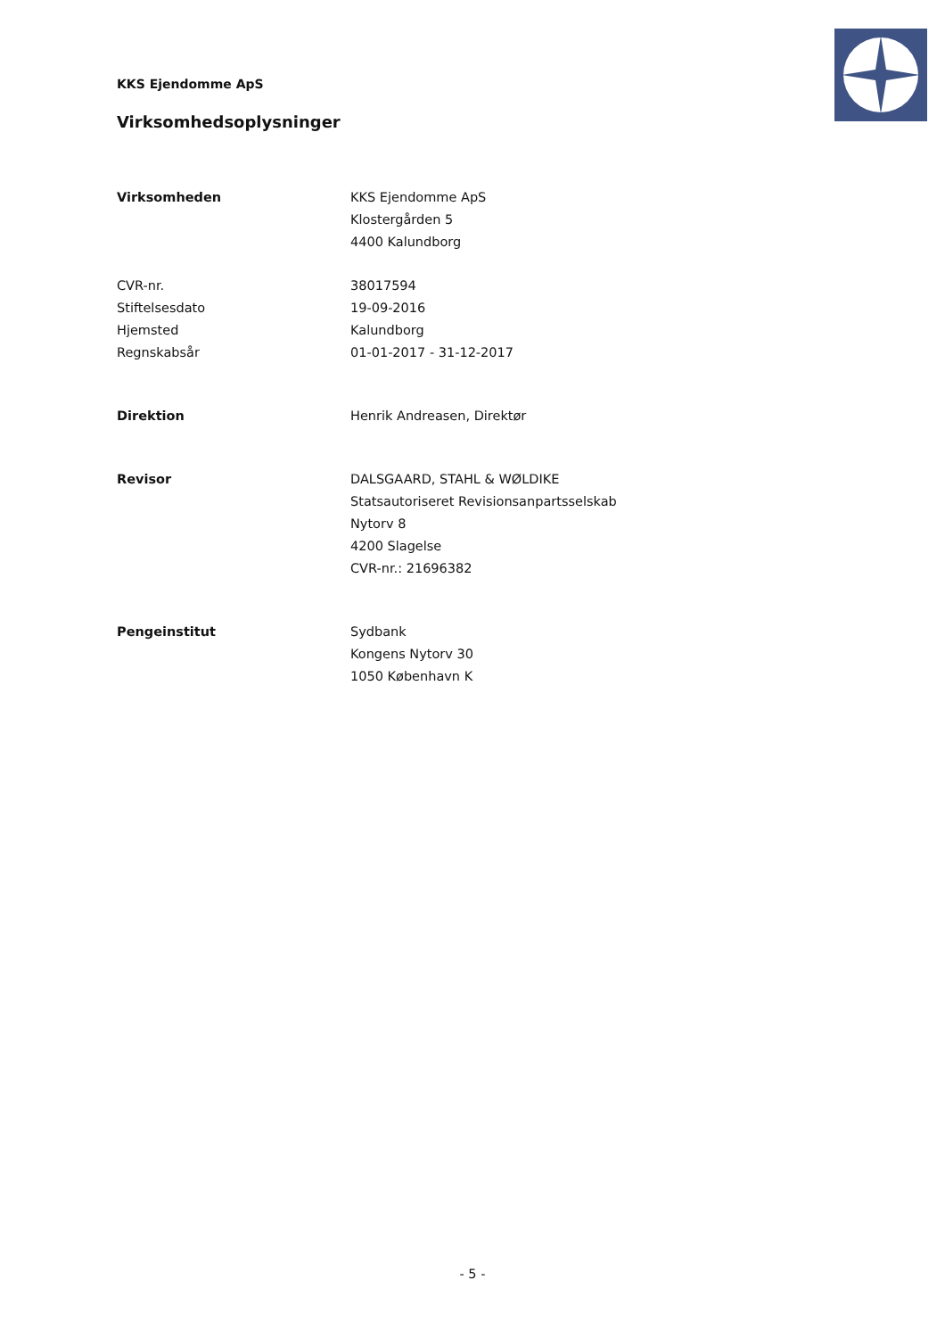KKS Ejendomme ApS
Virksomhedsoplysninger
Virksomheden KKS Ejendomme ApS
Klostergården 5
4400 Kalundborg
CVR-nr.
Stiftelsesdato
Hjemsted
Regnskabsår
38017594
19-09-2016
Kalundborg
01-01-2017 - 31-12-2017
Direktion Henrik Andreasen, Direktør
Revisor DALSGAARD, STAHL & WØLDIKE
Statsautoriseret Revisionsanpartsselskab
Nytorv 8
4200 Slagelse
CVR-nr.: 21696382
Pengeinstitut Sydbank
Kongens Nytorv 30
1050 København K
- 5 -